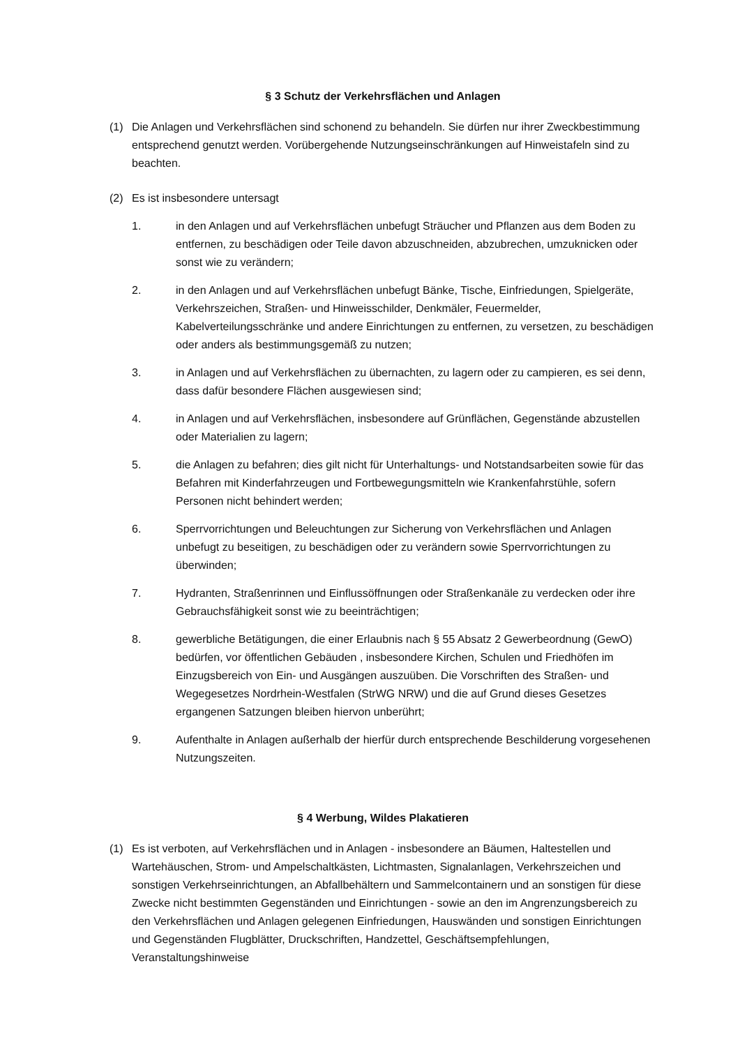§ 3 Schutz der Verkehrsflächen und Anlagen
(1) Die Anlagen und Verkehrsflächen sind schonend zu behandeln. Sie dürfen nur ihrer Zweckbestimmung entsprechend genutzt werden. Vorübergehende Nutzungseinschränkungen auf Hinweistafeln sind zu beachten.
(2) Es ist insbesondere untersagt
1. in den Anlagen und auf Verkehrsflächen unbefugt Sträucher und Pflanzen aus dem Boden zu entfernen, zu beschädigen oder Teile davon abzuschneiden, abzubrechen, umzuknicken oder sonst wie zu verändern;
2. in den Anlagen und auf Verkehrsflächen unbefugt Bänke, Tische, Einfriedungen, Spielgeräte, Verkehrszeichen, Straßen- und Hinweisschilder, Denkmäler, Feuermelder, Kabelverteilungsschränke und andere Einrichtungen zu entfernen, zu versetzen, zu beschädigen oder anders als bestimmungsgemäß zu nutzen;
3. in Anlagen und auf Verkehrsflächen zu übernachten, zu lagern oder zu campieren, es sei denn, dass dafür besondere Flächen ausgewiesen sind;
4. in Anlagen und auf Verkehrsflächen, insbesondere auf Grünflächen, Gegenstände abzustellen oder Materialien zu lagern;
5. die Anlagen zu befahren; dies gilt nicht für Unterhaltungs- und Notstandsarbeiten sowie für das Befahren mit Kinderfahrzeugen und Fortbewegungsmitteln wie Krankenfahrstühle, sofern Personen nicht behindert werden;
6. Sperrvorrichtungen und Beleuchtungen zur Sicherung von Verkehrsflächen und Anlagen unbefugt zu beseitigen, zu beschädigen oder zu verändern sowie Sperrvorrichtungen zu überwinden;
7. Hydranten, Straßenrinnen und Einflussöffnungen oder Straßenkanäle zu verdecken oder ihre Gebrauchsfähigkeit sonst wie zu beeinträchtigen;
8. gewerbliche Betätigungen, die einer Erlaubnis nach § 55 Absatz 2 Gewerbeordnung (GewO) bedürfen, vor öffentlichen Gebäuden , insbesondere Kirchen, Schulen und Friedhöfen im Einzugsbereich von Ein- und Ausgängen auszuüben. Die Vorschriften des Straßen- und Wegegesetzes Nordrhein-Westfalen (StrWG NRW) und die auf Grund dieses Gesetzes ergangenen Satzungen bleiben hiervon unberührt;
9. Aufenthalte in Anlagen außerhalb der hierfür durch entsprechende Beschilderung vorgesehenen Nutzungszeiten.
§ 4 Werbung, Wildes Plakatieren
(1) Es ist verboten, auf Verkehrsflächen und in Anlagen - insbesondere an Bäumen, Haltestellen und Wartehäuschen, Strom- und Ampelschaltkästen, Lichtmasten, Signalanlagen, Verkehrszeichen und sonstigen Verkehrseinrichtungen, an Abfallbehältern und Sammelcontainern und an sonstigen für diese Zwecke nicht bestimmten Gegenständen und Einrichtungen - sowie an den im Angrenzungsbereich zu den Verkehrsflächen und Anlagen gelegenen Einfriedungen, Hauswänden und sonstigen Einrichtungen und Gegenständen Flugblätter, Druckschriften, Handzettel, Geschäftsempfehlungen, Veranstaltungshinweise